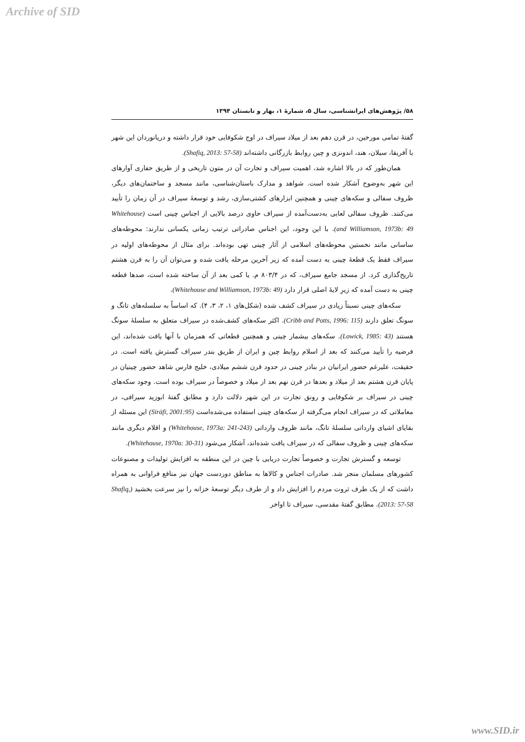Archive of SID
۵۸/ پژوهش‌های ایرانشناسی، سال ۵، شمارۀ ۱، بهار و تابستان ۱۳۹۴
گفتۀ تمامی مورخین، در قرن دهم بعد از میلاد سیراف در اوج شکوفایی خود قرار داشته و دریانوردان این شهر با آفریقا، سیلان، هند، اندونزی و چین روابط بازرگانی داشته‌اند (Shafiq, 2013: 57-58).
همان‌طور که در بالا اشاره شد، اهمیت سیراف و تجارت آن در متون تاریخی و از طریق حفاری آوارهای این شهر به‌وضوح آشکار شده است. شواهد و مدارک باستان‌شناسی، مانند مسجد و ساختمان‌های دیگر، ظروف سفالی و سکه‌های چینی و همچنین ابزارهای کشتی‌سازی، رشد و توسعۀ سیراف در آن زمان را تأیید می‌کنند. ظروف سفالی لعابی به‌دست‌آمده از سیراف حاوی درصد بالایی از اجناس چینی است (Whitehouse and Williamson, 1973b: 49). با این وجود، این اجناس صادراتی ترتیب زمانی یکسانی ندارند: محوطه‌های ساسانی مانند نخستین محوطه‌های اسلامی از آثار چینی تهی بوده‌اند. برای مثال از محوطه‌های اولیه در سیراف فقط یک قطعۀ چینی به دست آمده که زیر آخرین مرحله یافت شده و می‌توان آن را به قرن هشتم تاریخ‌گذاری کرد. از مسجد جامع سیراف، که در ۸۰۳/۴ م. یا کمی بعد از آن ساخته شده است، صدها قطعه چینی به دست آمده که زیرِ لایۀ اصلی قرار دارد (Whitehouse and Williamson, 1973b: 49).
سکه‌های چینی نسبتاً زیادی در سیراف کشف شده (شکل‌های ۱، ۲، ۳، ۴). که اساساً به سلسله‌های تانگ و سونگ تعلق دارند (Cribb and Potts, 1996: 115). اکثر سکه‌های کشف‌شده در سیراف متعلق به سلسلۀ سونگ هستند (Lowick, 1985: 43). سکه‌های بیشمار چینی و همچنین قطعاتی که همزمان با آنها یافت شده‌اند، این فرضیه را تأیید می‌کنند که بعد از اسلام روابط چین و ایران از طریق بندر سیراف گسترش یافته است. در حقیقت، علیرغم حضور ایرانیان در بنادر چینی در حدود قرن ششم میلادی، خلیج فارس شاهد حضور چینیان در پایان قرن هشتم بعد از میلاد و بعدها در قرن نهم بعد از میلاد و خصوصاً در سیراف بوده است. وجود سکه‌های چینی در سیراف بر شکوفایی و رونق تجارت در این شهر دلالت دارد و مطابق گفتۀ ابوزید سیرافی، در معاملاتی که در سیراف انجام می‌گرفته از سکه‌های چینی استفاده می‌شده‌است (Sīrāfī, 2001:95) این مسئله از بقایای اشیای وارداتی سلسلۀ تانگ، مانند ظروف وارداتی (Whitehouse, 1973a: 241-243) و اقلام دیگری مانند سکه‌های چینی و ظروف سفالی که در سیراف یافت شده‌اند، آشکار می‌شود (Whitehouse, 1970a: 30-31).
توسعه و گسترش تجارت و خصوصاً تجارت دریایی با چین در این منطقه به افزایش تولیدات و مصنوعات کشورهای مسلمان منجر شد. صادرات اجناس و کالاها به مناطق دوردست جهان نیز منافع فراوانی به همراه داشت که از یک طرف ثروت مردم را افزایش داد و از طرف دیگر توسعۀ خزانه را نیز سرعت بخشید (Shafiq, 2013: 57-58). مطابق گفتۀ مقدسی، سیراف تا اواخر
www.SID.ir